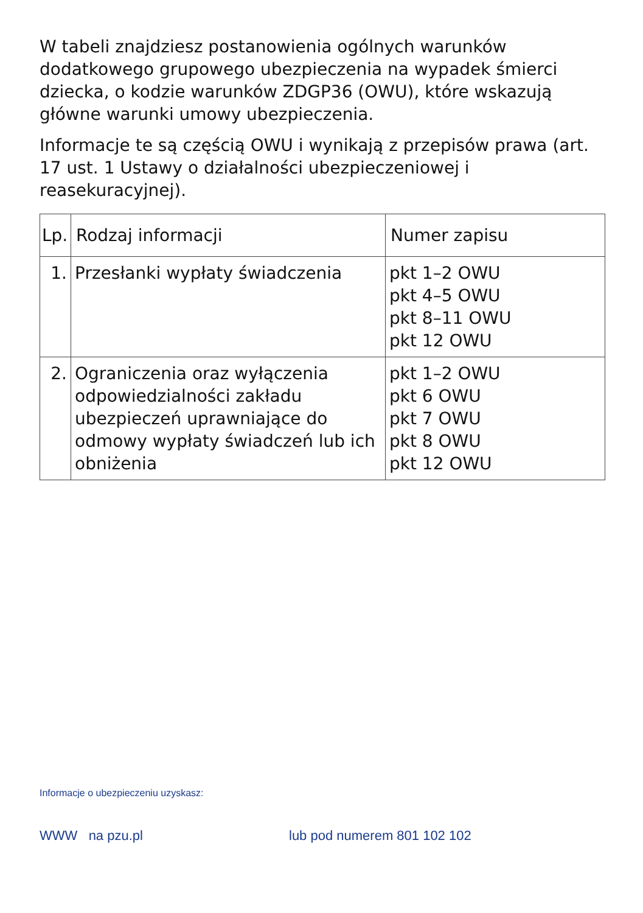W tabeli znajdziesz postanowienia ogólnych warunków dodatkowego grupowego ubezpieczenia na wypadek śmierci dziecka, o kodzie warunków ZDGP36 (OWU), które wskazują główne warunki umowy ubezpieczenia.
Informacje te są częścią OWU i wynikają z przepisów prawa (art. 17 ust. 1 Ustawy o działalności ubezpieczeniowej i reasekuracyjnej).
| Lp. | Rodzaj informacji | Numer zapisu |
| --- | --- | --- |
| 1. | Przesłanki wypłaty świadczenia | pkt 1–2 OWU pkt 4–5 OWU pkt 8–11 OWU pkt 12 OWU |
| 2. | Ograniczenia oraz wyłączenia odpowiedzialności zakładu ubezpieczeń uprawniające do odmowy wypłaty świadczeń lub ich obniżenia | pkt 1–2 OWU pkt 6 OWU pkt 7 OWU pkt 8 OWU pkt 12 OWU |
Informacje o ubezpieczeniu uzyskasz:
WWW na pzu.pl lub pod numerem 801 102 102